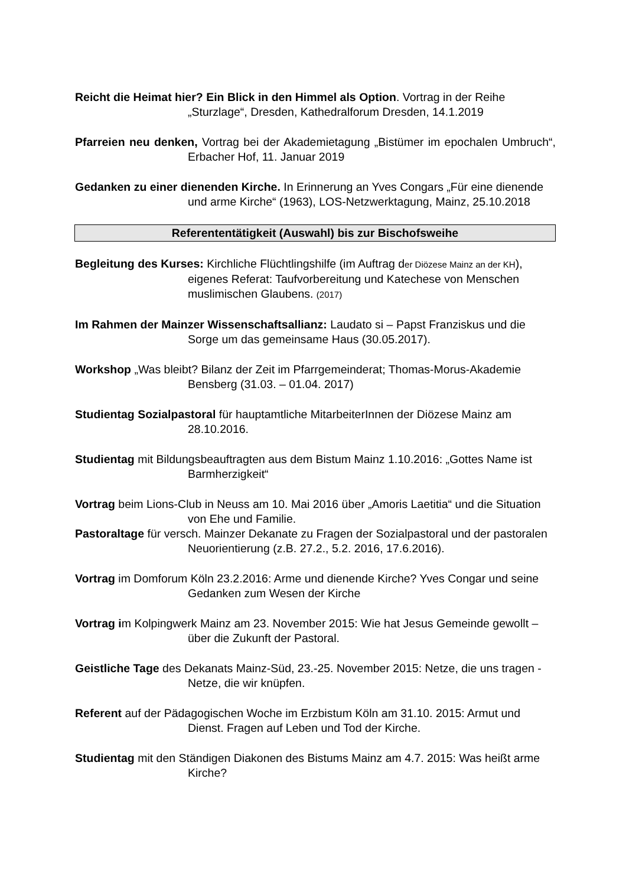Reicht die Heimat hier? Ein Blick in den Himmel als Option. Vortrag in der Reihe „Sturzlage“, Dresden, Kathedralforum Dresden, 14.1.2019
Pfarreien neu denken, Vortrag bei der Akademietagung „Bistümer im epochalen Umbruch“, Erbacher Hof, 11. Januar 2019
Gedanken zu einer dienenden Kirche. In Erinnerung an Yves Congars „Für eine dienende und arme Kirche“ (1963), LOS-Netzwerktagung, Mainz, 25.10.2018
Referententätigkeit (Auswahl) bis zur Bischofsweihe
Begleitung des Kurses: Kirchliche Flüchtlingshilfe (im Auftrag der Diözese Mainz an der KH), eigenes Referat: Taufvorbereitung und Katechese von Menschen muslimischen Glaubens. (2017)
Im Rahmen der Mainzer Wissenschaftsallianz: Laudato si – Papst Franziskus und die Sorge um das gemeinsame Haus (30.05.2017).
Workshop „Was bleibt? Bilanz der Zeit im Pfarrgemeinderat; Thomas-Morus-Akademie Bensberg (31.03. – 01.04. 2017)
Studientag Sozialpastoral für hauptamtliche MitarbeiterInnen der Diözese Mainz am 28.10.2016.
Studientag mit Bildungsbeauftragten aus dem Bistum Mainz 1.10.2016: „Gottes Name ist Barmherzigkeit“
Vortrag beim Lions-Club in Neuss am 10. Mai 2016 über „Amoris Laetitia“ und die Situation von Ehe und Familie.
Pastoraltage für versch. Mainzer Dekanate zu Fragen der Sozialpastoral und der pastoralen Neuorientierung (z.B. 27.2., 5.2. 2016, 17.6.2016).
Vortrag im Domforum Köln 23.2.2016: Arme und dienende Kirche? Yves Congar und seine Gedanken zum Wesen der Kirche
Vortrag im Kolpingwerk Mainz am 23. November 2015: Wie hat Jesus Gemeinde gewollt – über die Zukunft der Pastoral.
Geistliche Tage des Dekanats Mainz-Süd, 23.-25. November 2015: Netze, die uns tragen - Netze, die wir knüpfen.
Referent auf der Pädagogischen Woche im Erzbistum Köln am 31.10. 2015: Armut und Dienst. Fragen auf Leben und Tod der Kirche.
Studientag mit den Ständigen Diakonen des Bistums Mainz am 4.7. 2015: Was heißt arme Kirche?